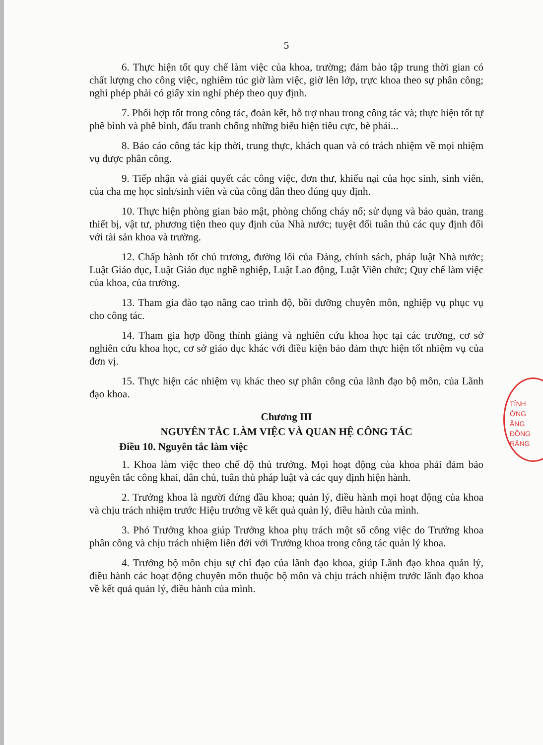5
6. Thực hiện tốt quy chế làm việc của khoa, trường; đảm bảo tập trung thời gian có chất lượng cho công việc, nghiêm túc giờ làm việc, giờ lên lớp, trực khoa theo sự phân công; nghỉ phép phải có giấy xin nghỉ phép theo quy định.
7. Phối hợp tốt trong công tác, đoàn kết, hỗ trợ nhau trong công tác và; thực hiện tốt tự phê bình và phê bình, đấu tranh chống những biểu hiện tiêu cực, bè phái...
8. Báo cáo công tác kịp thời, trung thực, khách quan và có trách nhiệm về mọi nhiệm vụ được phân công.
9. Tiếp nhận và giải quyết các công việc, đơn thư, khiếu nại của học sinh, sinh viên, của cha mẹ học sinh/sinh viên và của công dân theo đúng quy định.
10. Thực hiện phòng gian bảo mật, phòng chống cháy nổ; sử dụng và bảo quản, trang thiết bị, vật tư, phương tiện theo quy định của Nhà nước; tuyệt đối tuân thủ các quy định đối với tài sản khoa và trường.
12. Chấp hành tốt chủ trương, đường lối của Đảng, chính sách, pháp luật Nhà nước; Luật Giáo dục, Luật Giáo dục nghề nghiệp, Luật Lao động, Luật Viên chức; Quy chế làm việc của khoa, của trường.
13. Tham gia đào tạo nâng cao trình độ, bồi dưỡng chuyên môn, nghiệp vụ phục vụ cho công tác.
14. Tham gia hợp đồng thỉnh giảng và nghiên cứu khoa học tại các trường, cơ sở nghiên cứu khoa học, cơ sở giáo dục khác với điều kiện bảo đảm thực hiện tốt nhiệm vụ của đơn vị.
15. Thực hiện các nhiệm vụ khác theo sự phân công của lãnh đạo bộ môn, của Lãnh đạo khoa.
Chương III
NGUYÊN TẮC LÀM VIỆC VÀ QUAN HỆ CÔNG TÁC
Điều 10. Nguyên tắc làm việc
1. Khoa làm việc theo chế độ thủ trưởng. Mọi hoạt động của khoa phải đảm bảo nguyên tắc công khai, dân chủ, tuân thủ pháp luật và các quy định hiện hành.
2. Trưởng khoa là người đứng đầu khoa; quản lý, điều hành mọi hoạt động của khoa và chịu trách nhiệm trước Hiệu trưởng về kết quả quản lý, điều hành của mình.
3. Phó Trưởng khoa giúp Trưởng khoa phụ trách một số công việc do Trưởng khoa phân công và chịu trách nhiệm liên đới với Trưởng khoa trong công tác quản lý khoa.
4. Trưởng bộ môn chịu sự chỉ đạo của lãnh đạo khoa, giúp Lãnh đạo khoa quản lý, điều hành các hoạt động chuyên môn thuộc bộ môn và chịu trách nhiệm trước lãnh đạo khoa về kết quả quản lý, điều hành của mình.
TỈNH
ỜNG
ĂNG
ĐỒNG
RĂNG